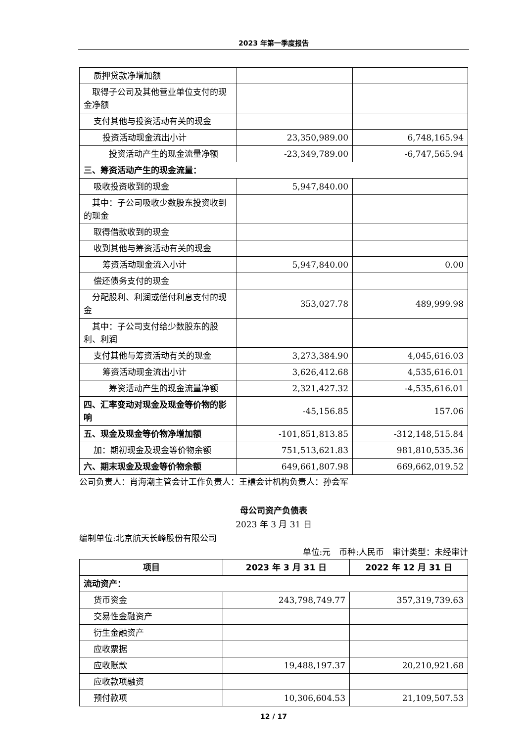2023 年第一季度报告
| 质押贷款净增加额 | | |
| 取得子公司及其他营业单位支付的现金净额 | | |
| 支付其他与投资活动有关的现金 | | |
| 投资活动现金流出小计 | 23,350,989.00 | 6,748,165.94 |
| 投资活动产生的现金流量净额 | -23,349,789.00 | -6,747,565.94 |
| 三、筹资活动产生的现金流量： | | |
| 吸收投资收到的现金 | 5,947,840.00 | |
| 其中：子公司吸收少数股东投资收到的现金 | | |
| 取得借款收到的现金 | | |
| 收到其他与筹资活动有关的现金 | | |
| 筹资活动现金流入小计 | 5,947,840.00 | 0.00 |
| 偿还债务支付的现金 | | |
| 分配股利、利润或偿付利息支付的现金 | 353,027.78 | 489,999.98 |
| 其中：子公司支付给少数股东的股利、利润 | | |
| 支付其他与筹资活动有关的现金 | 3,273,384.90 | 4,045,616.03 |
| 筹资活动现金流出小计 | 3,626,412.68 | 4,535,616.01 |
| 筹资活动产生的现金流量净额 | 2,321,427.32 | -4,535,616.01 |
| 四、汇率变动对现金及现金等价物的影响 | -45,156.85 | 157.06 |
| 五、现金及现金等价物净增加额 | -101,851,813.85 | -312,148,515.84 |
| 加：期初现金及现金等价物余额 | 751,513,621.83 | 981,810,535.36 |
| 六、期末现金及现金等价物余额 | 649,661,807.98 | 669,662,019.52 |
公司负责人：肖海潮主管会计工作负责人：王譞会计机构负责人：孙会军
母公司资产负债表
2023 年 3 月 31 日
编制单位:北京航天长峰股份有限公司
单位:元 币种:人民币 审计类型：未经审计
| 项目 | 2023 年 3 月 31 日 | 2022 年 12 月 31 日 |
| --- | --- | --- |
| 流动资产： | | |
| 货币资金 | 243,798,749.77 | 357,319,739.63 |
| 交易性金融资产 | | |
| 衍生金融资产 | | |
| 应收票据 | | |
| 应收账款 | 19,488,197.37 | 20,210,921.68 |
| 应收款项融资 | | |
| 预付款项 | 10,306,604.53 | 21,109,507.53 |
12 / 17